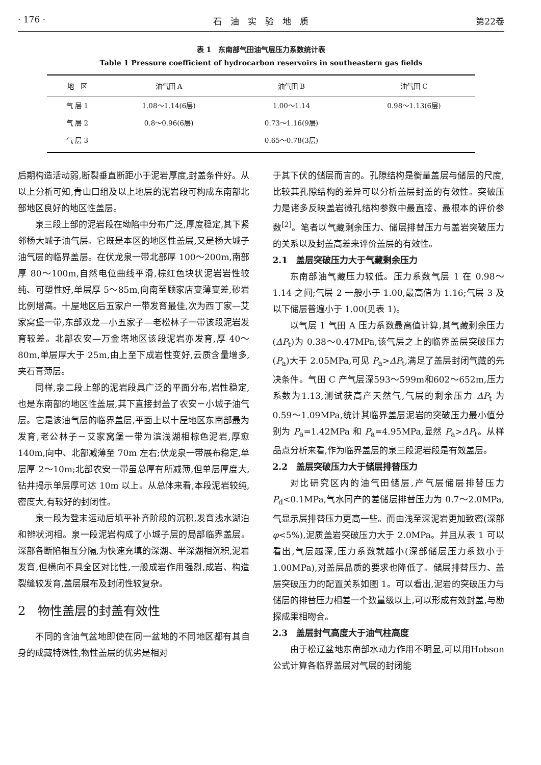· 176 · 石　油　实　验　地　质 第22卷
表 1　东南部气田油气层压力系数统计表
Table 1 Pressure coefficient of hydrocarbon reservoirs in southeastern gas fields
| 地 区 | 油气田 A | 油气田 B | 油气田 C |
| --- | --- | --- | --- |
| 气 层 1 | 1.08～1.14(6层) | 1.00～1.14 | 0.98～1.13(6层) |
| 气 层 2 | 0.8～0.96(6层) | 0.73～1.16(9层) | |
| 气 层 3 | | 0.65～0.78(3层) | |
后期构造活动弱,断裂垂直断距小于泥岩厚度,封盖条件好。从以上分析可知,青山口组及以上地层的泥岩段可构成东南部北部地区良好的地区性盖层。
泉三段上部的泥岩段在坳陷中分布广泛,厚度稳定,其下紧邻杨大城子油气层。它既是本区的地区性盖层,又是杨大城子油气层的临界盖层。在伏龙泉一带北部厚 100～200m,南部厚 80～100m,自然电位曲线平滑,棕红色块状泥岩岩性较纯、可塑性好,单层厚 5～85m,向南至顾家店变薄变差,砂岩比例增高。十屋地区后五家户一带发育最佳,次为西丁家—艾家窝堡一带,东部双龙—小五家子—老松林子一带该段泥岩发育较差。北部农安—万金塔地区该段泥岩亦发育,厚 40～80m,单层厚大于 25m,由上至下成岩性变好,云质含量增多,夹石膏薄层。
同样,泉二段上部的泥岩段具广泛的平面分布,岩性稳定,也是东南部的地区性盖层,其下直接封盖了农安－小城子油气层。它是该油气层的临界盖层,平面上以十屋地区东南部最为发育,老公林子－艾家窝堡一带为滨浅湖相棕色泥岩,厚愈 140m,向中、北部减薄至 70m 左右;伏龙泉一带展布稳定,单层厚 2～10m;北部农安一带虽总厚有所减薄,但单层厚度大,钻井揭示单层厚可达 10m 以上。从总体来看,本段泥岩较纯,密度大,有较好的封闭性。
泉一段为登末运动后填平补齐阶段的沉积,发育浅水湖泊和辫状河相。泉一段泥岩构成了小城子层的局部临界盖层。深部各断陷相互分隔,为快速充填的深湖、半深湖相沉积,泥岩发育,但横向不具全区对比性,一般成岩作用强烈,成岩、构造裂缝较发育,盖层展布及封闭性较复杂。
2　物性盖层的封盖有效性
不同的含油气盆地即使在同一盆地的不同地区都有其自身的成藏特殊性,物性盖层的优劣是相对
于其下伏的储层而言的。孔隙结构是衡量盖层与储层的尺度,比较其孔隙结构的差异可以分析盖层封盖的有效性。突破压力是诸多反映盖岩微孔结构参数中最直接、最根本的评价参数<sup>[2]</sup>。笔者以气藏剩余压力、储层排替压力与盖岩突破压力的关系以及封盖高差来评价盖层的有效性。
2.1　盖层突破压力大于气藏剩余压力
东南部油气藏压力较低。压力系数气层 1 在 0.98～1.14 之间;气层 2 一般小于 1.00,最高值为 1.16;气层 3 及以下储层普遍小于 1.00(见表 1)。
以气层 1 气田 A 压力系数最高值计算,其气藏剩余压力(ΔP<sub>t</sub>)为 0.38～0.47MPa,该气层之上的临界盖层突破压力(P<sub>a</sub>)大于 2.05MPa,可见 P<sub>a</sub>>ΔP<sub>t</sub>,满足了盖层封闭气藏的先决条件。气田 C 产气层深593～599m和602～652m,压力系数为1.13,测试获高产天然气,气层的剩余压力 ΔP<sub>t</sub> 为 0.59～1.09MPa,统计其临界盖层泥岩的突破压力最小值分别为 P<sub>a</sub>=1.42MPa 和 P<sub>a</sub>=4.95MPa,显然 P<sub>a</sub>>ΔP<sub>t</sub>。从样品点分析来看,作为临界盖层的泉三段泥岩段是有效盖层。
2.2　盖层突破压力大于储层排替压力
对比研究区内的油气田储层,产气层储层排替压力 P<sub>d</sub><0.1MPa,气水同产的差储层排替压力为 0.7～2.0MPa,气显示层排替压力更高一些。而由浅至深泥岩更加致密(深部 φ<5%),泥质盖岩突破压力大于 2.0MPa。并且从表 1 可以看出,气层越深,压力系数就越小(深部储层压力系数小于 1.00MPa),对盖层品质的要求也降低了。储层排替压力、盖层突破压力的配置关系如图 1。可以看出,泥岩的突破压力与储层的排替压力相差一个数量级以上,可以形成有效封盖,与勘探成果相吻合。
2.3　盖层封气高度大于油气柱高度
由于松辽盆地东南部水动力作用不明显,可以用Hobson公式计算各临界盖层对气层的封闭能